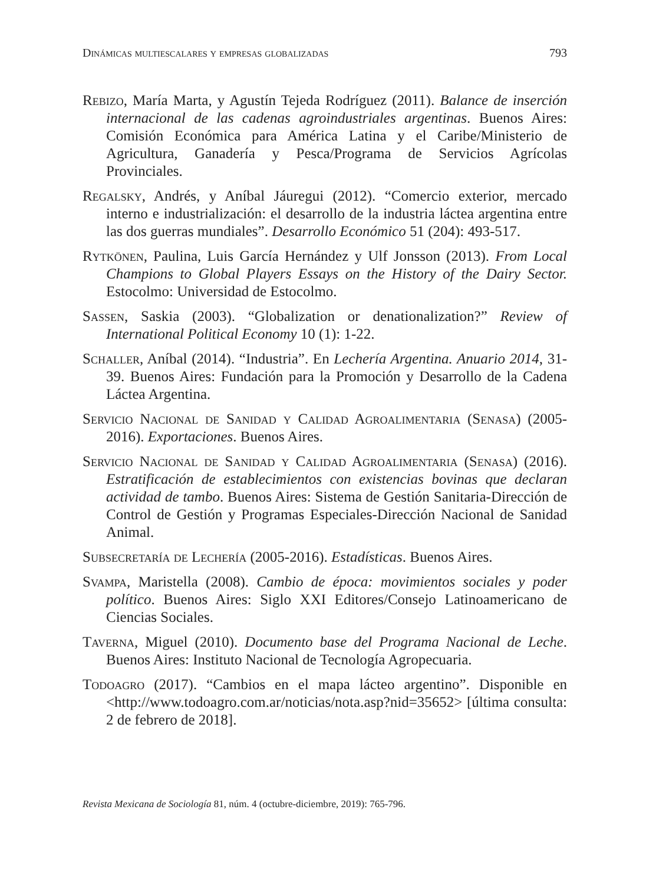Dinámicas multiescalares y empresas globalizadas 793
Rebizo, María Marta, y Agustín Tejeda Rodríguez (2011). Balance de inserción internacional de las cadenas agroindustriales argentinas. Buenos Aires: Comisión Económica para América Latina y el Caribe/Ministerio de Agricultura, Ganadería y Pesca/Programa de Servicios Agrícolas Provinciales.
Regalsky, Andrés, y Aníbal Jáuregui (2012). “Comercio exterior, mercado interno e industrialización: el desarrollo de la industria láctea argentina entre las dos guerras mundiales”. Desarrollo Económico 51 (204): 493-517.
Rytkönen, Paulina, Luis García Hernández y Ulf Jonsson (2013). From Local Champions to Global Players Essays on the History of the Dairy Sector. Estocolmo: Universidad de Estocolmo.
Sassen, Saskia (2003). “Globalization or denationalization?” Review of International Political Economy 10 (1): 1-22.
Schaller, Aníbal (2014). “Industria”. En Lechería Argentina. Anuario 2014, 31-39. Buenos Aires: Fundación para la Promoción y Desarrollo de la Cadena Láctea Argentina.
Servicio Nacional de Sanidad y Calidad Agroalimentaria (Senasa) (2005-2016). Exportaciones. Buenos Aires.
Servicio Nacional de Sanidad y Calidad Agroalimentaria (Senasa) (2016). Estratificación de establecimientos con existencias bovinas que declaran actividad de tambo. Buenos Aires: Sistema de Gestión Sanitaria-Dirección de Control de Gestión y Programas Especiales-Dirección Nacional de Sanidad Animal.
Subsecretaría de Lechería (2005-2016). Estadísticas. Buenos Aires.
Svampa, Maristella (2008). Cambio de época: movimientos sociales y poder político. Buenos Aires: Siglo XXI Editores/Consejo Latinoamericano de Ciencias Sociales.
Taverna, Miguel (2010). Documento base del Programa Nacional de Leche. Buenos Aires: Instituto Nacional de Tecnología Agropecuaria.
Todoagro (2017). “Cambios en el mapa lácteo argentino”. Disponible en <http://www.todoagro.com.ar/noticias/nota.asp?nid=35652> [última consulta: 2 de febrero de 2018].
Revista Mexicana de Sociología 81, núm. 4 (octubre-diciembre, 2019): 765-796.